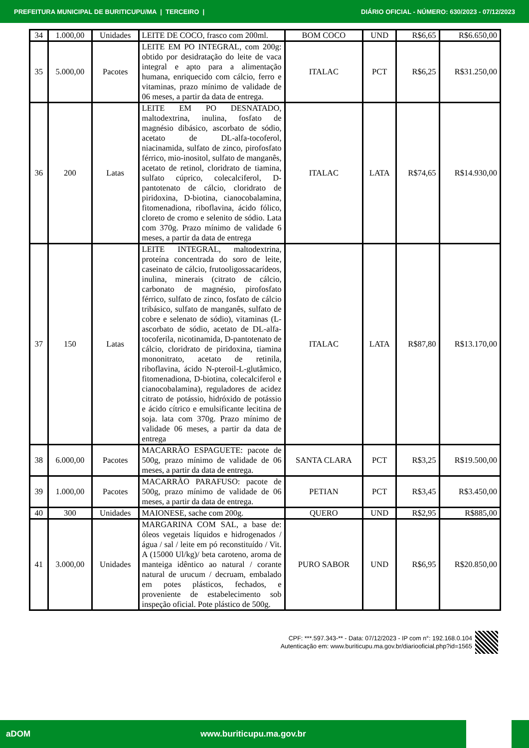PREFEITURA MUNICIPAL DE BURITICUPU/MA | TERCEIRO | DIÁRIO OFICIAL - NÚMERO: 630/2023 - 07/12/2023
| 34 | 1.000,00 | Unidades | LEITE DE COCO, frasco com 200ml. | BOM COCO | UND | R$6,65 | R$6.650,00 |
| 35 | 5.000,00 | Pacotes | LEITE EM PO INTEGRAL, com 200g: obtido por desidratação do leite de vaca integral e apto para a alimentação humana, enriquecido com cálcio, ferro e vitaminas, prazo mínimo de validade de 06 meses, a partir da data de entrega. | ITALAC | PCT | R$6,25 | R$31.250,00 |
| 36 | 200 | Latas | LEITE EM PO DESNATADO, maltodextrina, inulina, fosfato de magnésio dibásico, ascorbato de sódio, acetato de DL-alfa-tocoferol, niacinamida, sulfato de zinco, pirofosfato férrico, mio-inositol, sulfato de manganês, acetato de retinol, cloridrato de tiamina, sulfato cúprico, colecalciferol, D-pantotenato de cálcio, cloridrato de piridoxina, D-biotina, cianocobalamina, fitomenadiona, riboflavina, ácido fólico, cloreto de cromo e selenito de sódio. Lata com 370g. Prazo mínimo de validade 6 meses, a partir da data de entrega | ITALAC | LATA | R$74,65 | R$14.930,00 |
| 37 | 150 | Latas | LEITE INTEGRAL, maltodextrina, proteína concentrada do soro de leite, caseinato de cálcio, frutooligossacarídeos, inulina, minerais (citrato de cálcio, carbonato de magnésio, pirofosfato férrico, sulfato de zinco, fosfato de cálcio tribásico, sulfato de manganês, sulfato de cobre e selenato de sódio), vitaminas (L-ascorbato de sódio, acetato de DL-alfa-tocoferila, nicotinamida, D-pantotenato de cálcio, cloridrato de piridoxina, tiamina mononitrato, acetato de retinila, riboflavina, ácido N-pteroil-L-glutâmico, fitomenadiona, D-biotina, colecalciferol e cianocobalamina), reguladores de acidez citrato de potássio, hidróxido de potássio e ácido cítrico e emulsificante lecitina de soja. lata com 370g. Prazo mínimo de validade 06 meses, a partir da data de entrega | ITALAC | LATA | R$87,80 | R$13.170,00 |
| 38 | 6.000,00 | Pacotes | MACARRÃO ESPAGUETE: pacote de 500g, prazo mínimo de validade de 06 meses, a partir da data de entrega. | SANTA CLARA | PCT | R$3,25 | R$19.500,00 |
| 39 | 1.000,00 | Pacotes | MACARRÃO PARAFUSO: pacote de 500g, prazo mínimo de validade de 06 meses, a partir da data de entrega. | PETIAN | PCT | R$3,45 | R$3.450,00 |
| 40 | 300 | Unidades | MAIONESE, sache com 200g. | QUERO | UND | R$2,95 | R$885,00 |
| 41 | 3.000,00 | Unidades | MARGARINA COM SAL, a base de: óleos vegetais líquidos e hidrogenados / água / sal / leite em pó reconstituído / Vit. A (15000 Ul/kg)/ beta caroteno, aroma de manteiga idêntico ao natural / corante natural de urucum / decruam, embalado em potes plásticos, fechados, e proveniente de estabelecimento sob inspeção oficial. Pote plástico de 500g. | PURO SABOR | UND | R$6,95 | R$20.850,00 |
CPF: ***.597.343-** - Data: 07/12/2023 - IP com n°: 192.168.0.104
Autenticação em: www.buriticupu.ma.gov.br/diariooficial.php?id=1565
aDOM www.buriticupu.ma.gov.br